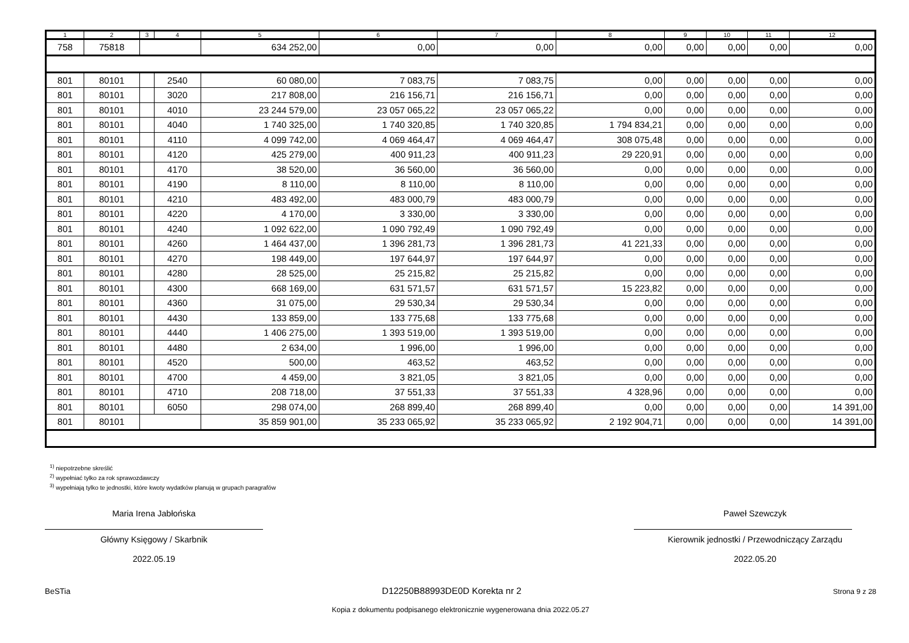| 1 | 2 | 3 | 4 | 5 | 6 | 7 | 8 | 9 | 10 | 11 | 12 |
| --- | --- | --- | --- | --- | --- | --- | --- | --- | --- | --- | --- |
| 758 | 75818 | | | 634 252,00 | 0,00 | 0,00 | 0,00 | 0,00 | 0,00 | 0,00 | 0,00 |
| 801 | 80101 | | 2540 | 60 080,00 | 7 083,75 | 7 083,75 | 0,00 | 0,00 | 0,00 | 0,00 | 0,00 |
| 801 | 80101 | | 3020 | 217 808,00 | 216 156,71 | 216 156,71 | 0,00 | 0,00 | 0,00 | 0,00 | 0,00 |
| 801 | 80101 | | 4010 | 23 244 579,00 | 23 057 065,22 | 23 057 065,22 | 0,00 | 0,00 | 0,00 | 0,00 | 0,00 |
| 801 | 80101 | | 4040 | 1 740 325,00 | 1 740 320,85 | 1 740 320,85 | 1 794 834,21 | 0,00 | 0,00 | 0,00 | 0,00 |
| 801 | 80101 | | 4110 | 4 099 742,00 | 4 069 464,47 | 4 069 464,47 | 308 075,48 | 0,00 | 0,00 | 0,00 | 0,00 |
| 801 | 80101 | | 4120 | 425 279,00 | 400 911,23 | 400 911,23 | 29 220,91 | 0,00 | 0,00 | 0,00 | 0,00 |
| 801 | 80101 | | 4170 | 38 520,00 | 36 560,00 | 36 560,00 | 0,00 | 0,00 | 0,00 | 0,00 | 0,00 |
| 801 | 80101 | | 4190 | 8 110,00 | 8 110,00 | 8 110,00 | 0,00 | 0,00 | 0,00 | 0,00 | 0,00 |
| 801 | 80101 | | 4210 | 483 492,00 | 483 000,79 | 483 000,79 | 0,00 | 0,00 | 0,00 | 0,00 | 0,00 |
| 801 | 80101 | | 4220 | 4 170,00 | 3 330,00 | 3 330,00 | 0,00 | 0,00 | 0,00 | 0,00 | 0,00 |
| 801 | 80101 | | 4240 | 1 092 622,00 | 1 090 792,49 | 1 090 792,49 | 0,00 | 0,00 | 0,00 | 0,00 | 0,00 |
| 801 | 80101 | | 4260 | 1 464 437,00 | 1 396 281,73 | 1 396 281,73 | 41 221,33 | 0,00 | 0,00 | 0,00 | 0,00 |
| 801 | 80101 | | 4270 | 198 449,00 | 197 644,97 | 197 644,97 | 0,00 | 0,00 | 0,00 | 0,00 | 0,00 |
| 801 | 80101 | | 4280 | 28 525,00 | 25 215,82 | 25 215,82 | 0,00 | 0,00 | 0,00 | 0,00 | 0,00 |
| 801 | 80101 | | 4300 | 668 169,00 | 631 571,57 | 631 571,57 | 15 223,82 | 0,00 | 0,00 | 0,00 | 0,00 |
| 801 | 80101 | | 4360 | 31 075,00 | 29 530,34 | 29 530,34 | 0,00 | 0,00 | 0,00 | 0,00 | 0,00 |
| 801 | 80101 | | 4430 | 133 859,00 | 133 775,68 | 133 775,68 | 0,00 | 0,00 | 0,00 | 0,00 | 0,00 |
| 801 | 80101 | | 4440 | 1 406 275,00 | 1 393 519,00 | 1 393 519,00 | 0,00 | 0,00 | 0,00 | 0,00 | 0,00 |
| 801 | 80101 | | 4480 | 2 634,00 | 1 996,00 | 1 996,00 | 0,00 | 0,00 | 0,00 | 0,00 | 0,00 |
| 801 | 80101 | | 4520 | 500,00 | 463,52 | 463,52 | 0,00 | 0,00 | 0,00 | 0,00 | 0,00 |
| 801 | 80101 | | 4700 | 4 459,00 | 3 821,05 | 3 821,05 | 0,00 | 0,00 | 0,00 | 0,00 | 0,00 |
| 801 | 80101 | | 4710 | 208 718,00 | 37 551,33 | 37 551,33 | 4 328,96 | 0,00 | 0,00 | 0,00 | 0,00 |
| 801 | 80101 | | 6050 | 298 074,00 | 268 899,40 | 268 899,40 | 0,00 | 0,00 | 0,00 | 0,00 | 14 391,00 |
| 801 | 80101 | | | 35 859 901,00 | 35 233 065,92 | 35 233 065,92 | 2 192 904,71 | 0,00 | 0,00 | 0,00 | 14 391,00 |
<sup>1)</sup> niepotrzebne skreślić
<sup>2)</sup> wypełniać tylko za rok sprawozdawczy
<sup>3)</sup> wypełniają tylko te jednostki, które kwoty wydatków planują w grupach paragrafów
Maria Irena Jabłońska
Główny Księgowy / Skarbnik
2022.05.19
Paweł Szewczyk
Kierownik jednostki / Przewodniczący Zarządu
2022.05.20
BeSTia D12250B88993DE0D Korekta nr 2 Strona 9 z 28
Kopia z dokumentu podpisanego elektronicznie wygenerowana dnia 2022.05.27